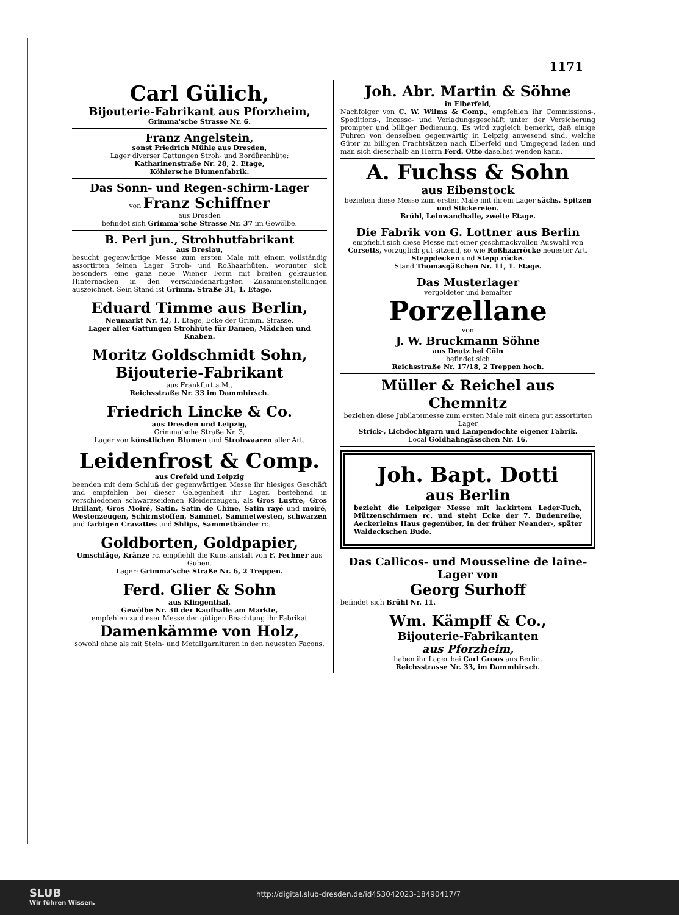1171
Carl Gülich,
Bijouterie-Fabrikant aus Pforzheim,
Grimma'sche Strasse Nr. 6.
Franz Angelstein,
sonst Friedrich Mühle aus Dresden,
Lager diverser Gattungen Stroh- und Bordürenhüte:
Katharinenstraße Nr. 28, 2. Etage,
Köhlersche Blumenfabrik.
Das Sonn- und Regen-schirm-Lager
von Franz Schiffner
aus Dresden
befindet sich Grimma'sche Strasse Nr. 37 im Gewölbe.
B. Perl jun., Strohhutfabrikant
aus Breslau,
besucht gegenwärtige Messe zum ersten Male mit einem vollständig assortirten feinen Lager Stroh- und Roßhaarhüten, worunter sich besonders eine ganz neue Wiener Form mit breiten gekrausten Hinternacken in den verschiedenartigsten Zusammenstellungen auszeichnet. Sein Stand ist Grimm. Straße 31, 1. Etage.
Eduard Timme aus Berlin,
Neumarkt Nr. 42, 1. Etage, Ecke der Grimm. Strasse.
Lager aller Gattungen Strohhüte für Damen, Mädchen und Knaben.
Moritz Goldschmidt Sohn,
Bijouterie-Fabrikant
aus Frankfurt a M.,
Reichsstraße Nr. 33 im Dammhirsch.
Friedrich Lincke & Co.
aus Dresden und Leipzig,
Grimma'sche Straße Nr. 3,
Lager von künstlichen Blumen und Strohwaaren aller Art.
Leidenfrost & Comp.
aus Crefeld und Leipzig
beenden mit dem Schluß der gegenwärtigen Messe ihr hiesiges Geschäft und empfehlen bei dieser Gelegenheit ihr Lager, bestehend in verschiedenen schwarzseidenen Kleiderzeugen, als Gros Lustre, Gros Brillant, Gros Moiré, Satin, Satin de Chine, Satin rayé und moiré, Westenzeugen, Schirmstoffen, Sammet, Sammetwesten, schwarzen und farbigen Cravattes und Shlips, Sammetbänder rc.
Goldborten, Goldpapier,
Umschläge, Kränze rc. empfiehlt die Kunstanstalt von F. Fechner aus Guben.
Lager: Grimma'sche Straße Nr. 6, 2 Treppen.
Ferd. Glier & Sohn
aus Klingenthal,
Gewölbe Nr. 30 der Kaufhalle am Markte,
empfehlen zu dieser Messe der gütigen Beachtung ihr Fabrikat
Damenkämme von Holz,
sowohl ohne als mit Stein- und Metallgarnituren in den neuesten Façons.
Joh. Abr. Martin & Söhne
in Elberfeld,
Nachfolger von C. W. Wilms & Comp., empfehlen ihr Commissions-, Speditions-, Incasso- und Verladungsgeschäft unter der Versicherung prompter und billiger Bedienung. Es wird zugleich bemerkt, daß einige Fuhren von denselben gegenwärtig in Leipzig anwesend sind, welche Güter zu billigen Frachtsätzen nach Elberfeld und Umgegend laden und man sich dieserhalb an Herrn Ferd. Otto daselbst wenden kann.
A. Fuchss & Sohn
aus Eibenstock
beziehen diese Messe zum ersten Male mit ihrem Lager sächs. Spitzen und Stickereien.
Brühl, Leinwandhalle, zweite Etage.
Die Fabrik von G. Lottner aus Berlin
empfiehlt sich diese Messe mit einer geschmackvollen Auswahl von Corsetts, vorzüglich gut sitzend, so wie Roßhaarröcke neuester Art, Steppdecken und Stepp röcke.
Stand Thomasgäßchen Nr. 11, 1. Etage.
Das Musterlager
vergoldeter und bemalter
Porzellane
von
J. W. Bruckmann Söhne
aus Deutz bei Cöln
befindet sich
Reichsstraße Nr. 17/18, 2 Treppen hoch.
Müller & Reichel aus Chemnitz
beziehen diese Jubilatemesse zum ersten Male mit einem gut assortirten Lager
Strick-, Lichdochtgarn und Lampendochte eigener Fabrik.
Local Goldhahngässchen Nr. 16.
Joh. Bapt. Dotti
aus Berlin
bezieht die Leipziger Messe mit lackirtem Leder-Tuch, Mützenschirmen rc. und steht Ecke der 7. Budenreihe, Aeckerleins Haus gegenüber, in der früher Neander-, später Waldeckschen Bude.
Das Callicos- und Mousseline de laine-Lager von
Georg Surhoff
befindet sich Brühl Nr. 11.
Wm. Kämpff & Co.,
Bijouterie-Fabrikanten
aus Pforzheim,
haben ihr Lager bei Carl Groos aus Berlin,
Reichsstrasse Nr. 33, im Dammhirsch.
SLUB
Wir führen Wissen.
http://digital.slub-dresden.de/id453042023-18490417/7